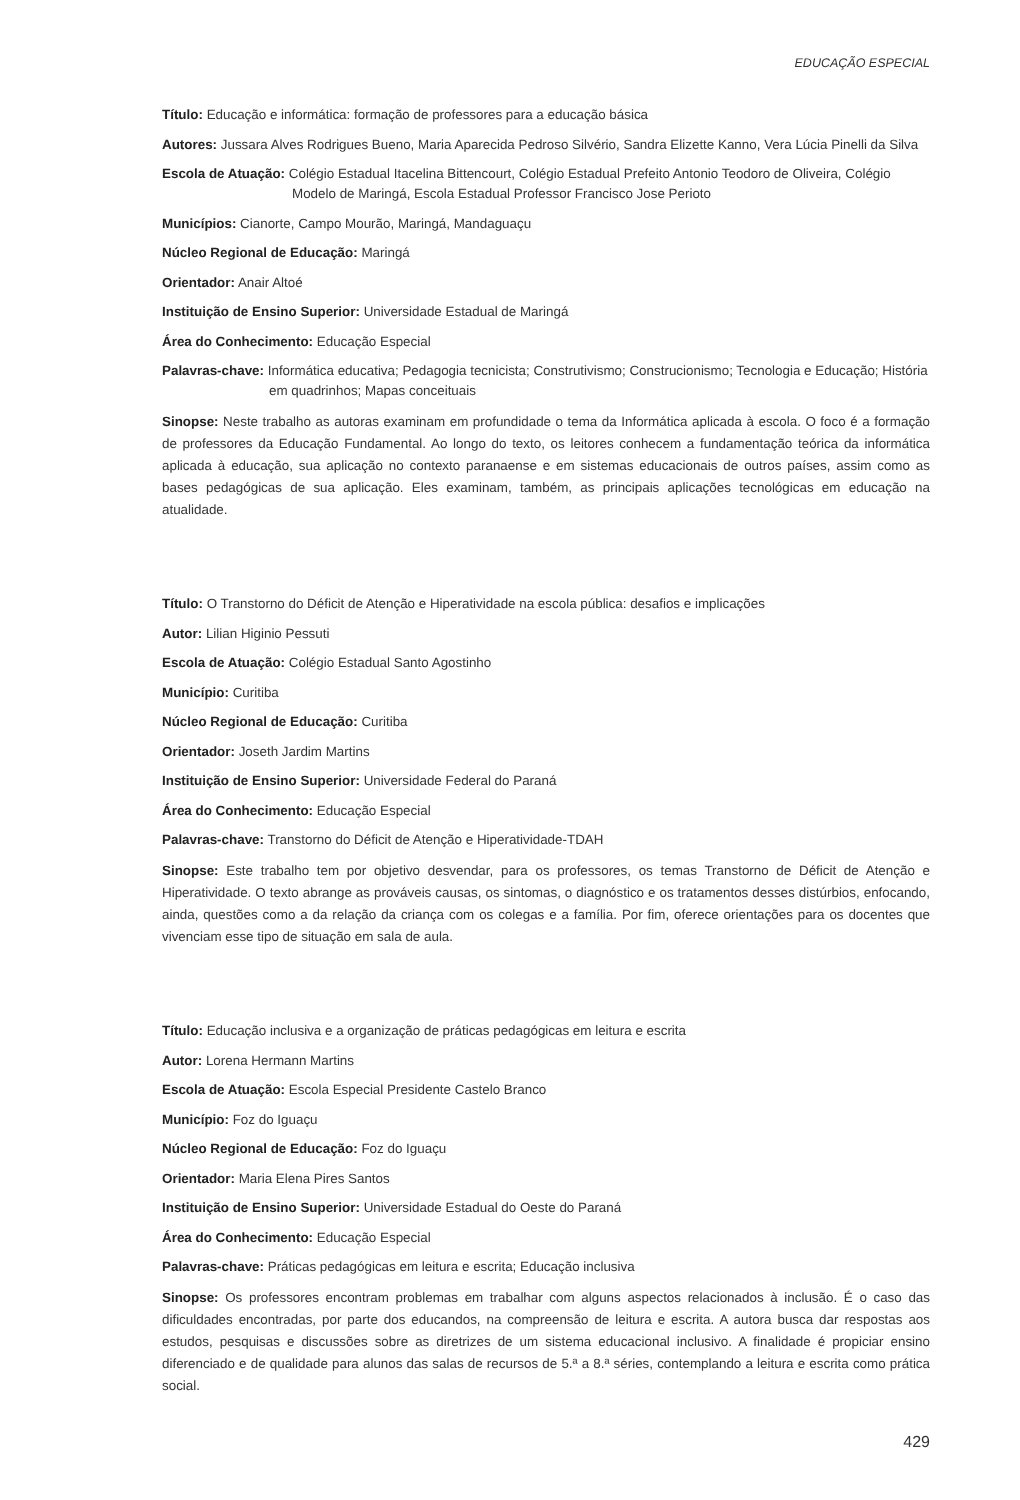EDUCAÇÃO ESPECIAL
Título: Educação e informática: formação de professores para a educação básica
Autores: Jussara Alves Rodrigues Bueno, Maria Aparecida Pedroso Silvério, Sandra Elizette Kanno, Vera Lúcia Pinelli da Silva
Escola de Atuação: Colégio Estadual Itacelina Bittencourt, Colégio Estadual Prefeito Antonio Teodoro de Oliveira, Colégio Modelo de Maringá, Escola Estadual Professor Francisco Jose Perioto
Municípios: Cianorte, Campo Mourão, Maringá, Mandaguaçu
Núcleo Regional de Educação: Maringá
Orientador: Anair Altoé
Instituição de Ensino Superior: Universidade Estadual de Maringá
Área do Conhecimento: Educação Especial
Palavras-chave: Informática educativa; Pedagogia tecnicista; Construtivismo; Construcionismo; Tecnologia e Educação; História em quadrinhos; Mapas conceituais
Sinopse: Neste trabalho as autoras examinam em profundidade o tema da Informática aplicada à escola. O foco é a formação de professores da Educação Fundamental. Ao longo do texto, os leitores conhecem a fundamentação teórica da informática aplicada à educação, sua aplicação no contexto paranaense e em sistemas educacionais de outros países, assim como as bases pedagógicas de sua aplicação. Eles examinam, também, as principais aplicações tecnológicas em educação na atualidade.
Título: O Transtorno do Déficit de Atenção e Hiperatividade na escola pública: desafios e implicações
Autor: Lilian Higinio Pessuti
Escola de Atuação: Colégio Estadual Santo Agostinho
Município: Curitiba
Núcleo Regional de Educação: Curitiba
Orientador: Joseth Jardim Martins
Instituição de Ensino Superior: Universidade Federal do Paraná
Área do Conhecimento: Educação Especial
Palavras-chave: Transtorno do Déficit de Atenção e Hiperatividade-TDAH
Sinopse: Este trabalho tem por objetivo desvendar, para os professores, os temas Transtorno de Déficit de Atenção e Hiperatividade. O texto abrange as prováveis causas, os sintomas, o diagnóstico e os tratamentos desses distúrbios, enfocando, ainda, questões como a da relação da criança com os colegas e a família. Por fim, oferece orientações para os docentes que vivenciam esse tipo de situação em sala de aula.
Título: Educação inclusiva e a organização de práticas pedagógicas em leitura e escrita
Autor: Lorena Hermann Martins
Escola de Atuação: Escola Especial Presidente Castelo Branco
Município: Foz do Iguaçu
Núcleo Regional de Educação: Foz do Iguaçu
Orientador: Maria Elena Pires Santos
Instituição de Ensino Superior: Universidade Estadual do Oeste do Paraná
Área do Conhecimento: Educação Especial
Palavras-chave: Práticas pedagógicas em leitura e escrita; Educação inclusiva
Sinopse: Os professores encontram problemas em trabalhar com alguns aspectos relacionados à inclusão. É o caso das dificuldades encontradas, por parte dos educandos, na compreensão de leitura e escrita. A autora busca dar respostas aos estudos, pesquisas e discussões sobre as diretrizes de um sistema educacional inclusivo. A finalidade é propiciar ensino diferenciado e de qualidade para alunos das salas de recursos de 5.ª a 8.ª séries, contemplando a leitura e escrita como prática social.
429